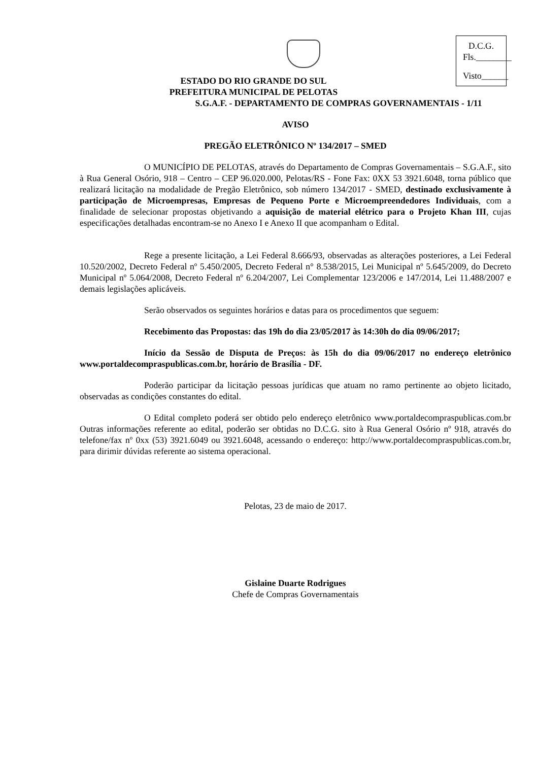D.C.G.
Fls.________
Visto______
ESTADO DO RIO GRANDE DO SUL
PREFEITURA MUNICIPAL DE PELOTAS
S.G.A.F. - DEPARTAMENTO DE COMPRAS GOVERNAMENTAIS - 1/11
AVISO
PREGÃO ELETRÔNICO Nº 134/2017 – SMED
O MUNICÍPIO DE PELOTAS, através do Departamento de Compras Governamentais – S.G.A.F., sito à Rua General Osório, 918 – Centro – CEP 96.020.000, Pelotas/RS - Fone Fax: 0XX 53 3921.6048, torna público que realizará licitação na modalidade de Pregão Eletrônico, sob número 134/2017 - SMED, destinado exclusivamente à participação de Microempresas, Empresas de Pequeno Porte e Microempreendedores Individuais, com a finalidade de selecionar propostas objetivando a aquisição de material elétrico para o Projeto Khan III, cujas especificações detalhadas encontram-se no Anexo I e Anexo II que acompanham o Edital.
Rege a presente licitação, a Lei Federal 8.666/93, observadas as alterações posteriores, a Lei Federal 10.520/2002, Decreto Federal nº 5.450/2005, Decreto Federal n° 8.538/2015, Lei Municipal nº 5.645/2009, do Decreto Municipal nº 5.064/2008, Decreto Federal nº 6.204/2007, Lei Complementar 123/2006 e 147/2014, Lei 11.488/2007 e demais legislações aplicáveis.
Serão observados os seguintes horários e datas para os procedimentos que seguem:
Recebimento das Propostas: das 19h do dia 23/05/2017 às 14:30h do dia 09/06/2017;
Início da Sessão de Disputa de Preços: às 15h do dia 09/06/2017 no endereço eletrônico www.portaldecompraspublicas.com.br, horário de Brasília - DF.
Poderão participar da licitação pessoas jurídicas que atuam no ramo pertinente ao objeto licitado, observadas as condições constantes do edital.
O Edital completo poderá ser obtido pelo endereço eletrônico www.portaldecompraspublicas.com.br Outras informações referente ao edital, poderão ser obtidas no D.C.G. sito à Rua General Osório nº 918, através do telefone/fax nº 0xx (53) 3921.6049 ou 3921.6048, acessando o endereço: http://www.portaldecompraspublicas.com.br, para dirimir dúvidas referente ao sistema operacional.
Pelotas, 23 de maio de 2017.
Gislaine Duarte Rodrigues
Chefe de Compras Governamentais